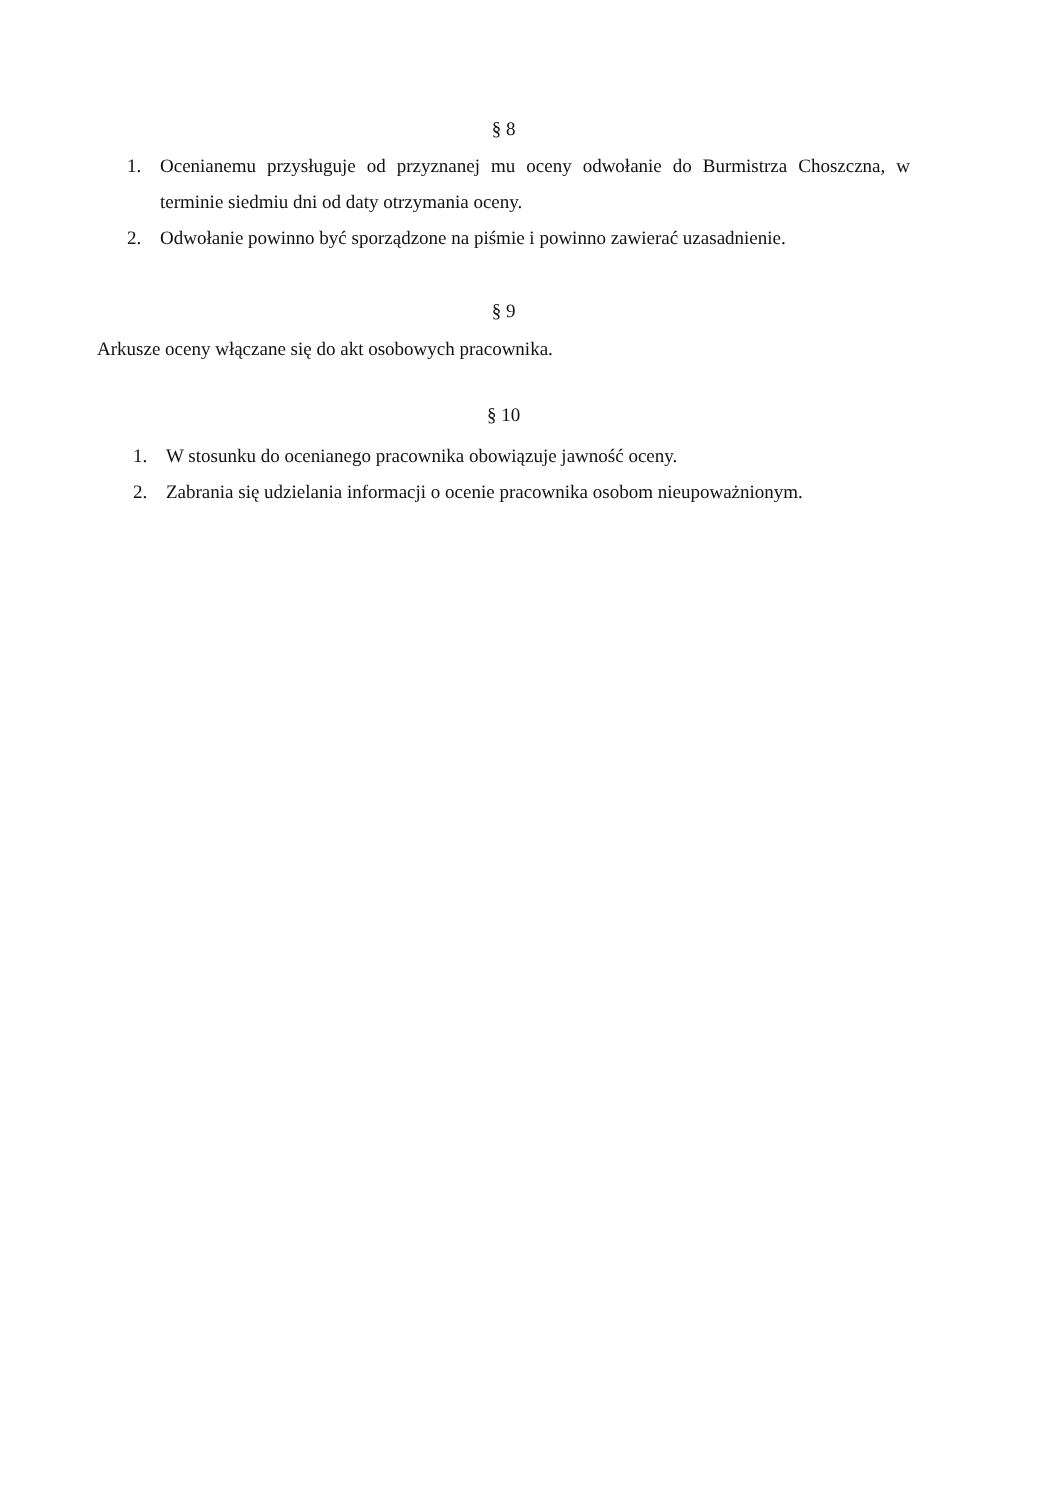§ 8
1. Ocenianemu przysługuje od przyznanej mu oceny odwołanie do Burmistrza Choszczna, w terminie siedmiu dni od daty otrzymania oceny.
2. Odwołanie powinno być sporządzone na piśmie i powinno zawierać uzasadnienie.
§ 9
Arkusze oceny włączane się do akt osobowych pracownika.
§ 10
1. W stosunku do ocenianego pracownika obowiązuje jawność oceny.
2. Zabrania się udzielania informacji o ocenie pracownika osobom nieupoważnionym.